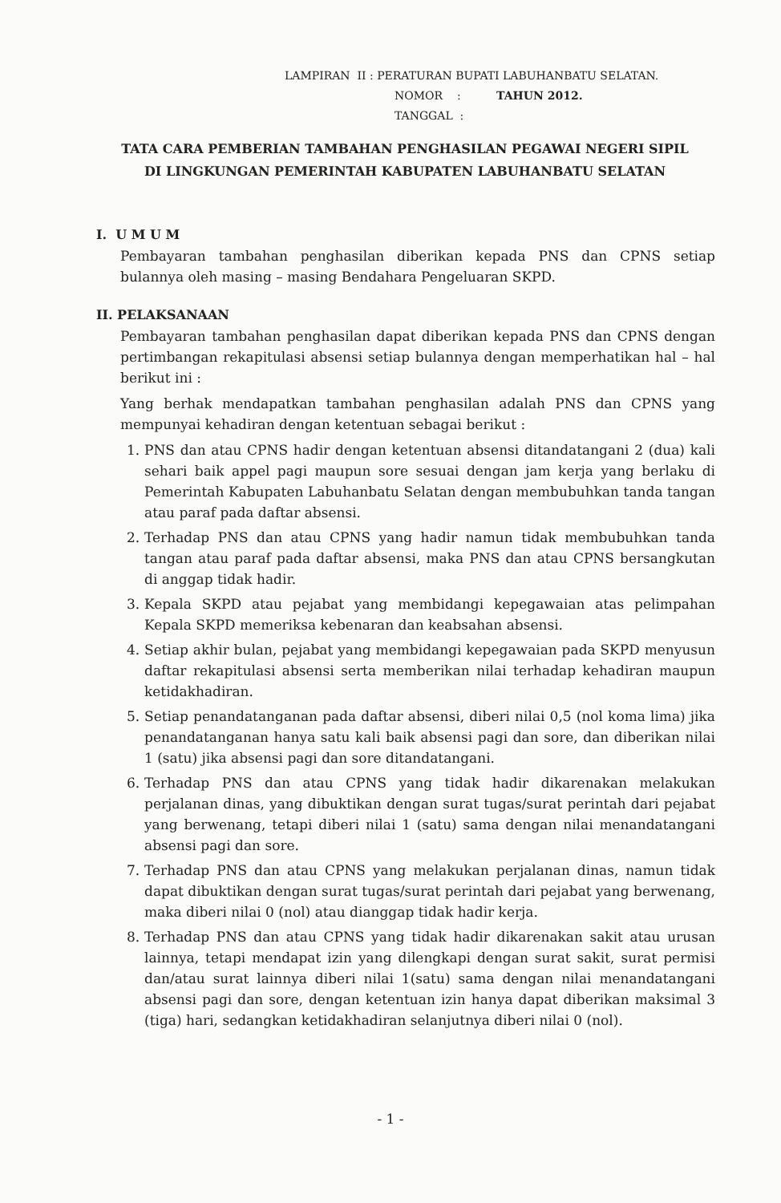LAMPIRAN II : PERATURAN BUPATI LABUHANBATU SELATAN.
NOMOR : TAHUN 2012.
TANGGAL :
TATA CARA PEMBERIAN TAMBAHAN PENGHASILAN PEGAWAI NEGERI SIPIL DI LINGKUNGAN PEMERINTAH KABUPATEN LABUHANBATU SELATAN
I. U M U M
Pembayaran tambahan penghasilan diberikan kepada PNS dan CPNS setiap bulannya oleh masing – masing Bendahara Pengeluaran SKPD.
II. PELAKSANAAN
Pembayaran tambahan penghasilan dapat diberikan kepada PNS dan CPNS dengan pertimbangan rekapitulasi absensi setiap bulannya dengan memperhatikan hal – hal berikut ini :
Yang berhak mendapatkan tambahan penghasilan adalah PNS dan CPNS yang mempunyai kehadiran dengan ketentuan sebagai berikut :
1. PNS dan atau CPNS hadir dengan ketentuan absensi ditandatangani 2 (dua) kali sehari baik appel pagi maupun sore sesuai dengan jam kerja yang berlaku di Pemerintah Kabupaten Labuhanbatu Selatan dengan membubuhkan tanda tangan atau paraf pada daftar absensi.
2. Terhadap PNS dan atau CPNS yang hadir namun tidak membubuhkan tanda tangan atau paraf pada daftar absensi, maka PNS dan atau CPNS bersangkutan di anggap tidak hadir.
3. Kepala SKPD atau pejabat yang membidangi kepegawaian atas pelimpahan Kepala SKPD memeriksa kebenaran dan keabsahan absensi.
4. Setiap akhir bulan, pejabat yang membidangi kepegawaian pada SKPD menyusun daftar rekapitulasi absensi serta memberikan nilai terhadap kehadiran maupun ketidakhadiran.
5. Setiap penandatanganan pada daftar absensi, diberi nilai 0,5 (nol koma lima) jika penandatanganan hanya satu kali baik absensi pagi dan sore, dan diberikan nilai 1 (satu) jika absensi pagi dan sore ditandatangani.
6. Terhadap PNS dan atau CPNS yang tidak hadir dikarenakan melakukan perjalanan dinas, yang dibuktikan dengan surat tugas/surat perintah dari pejabat yang berwenang, tetapi diberi nilai 1 (satu) sama dengan nilai menandatangani absensi pagi dan sore.
7. Terhadap PNS dan atau CPNS yang melakukan perjalanan dinas, namun tidak dapat dibuktikan dengan surat tugas/surat perintah dari pejabat yang berwenang, maka diberi nilai 0 (nol) atau dianggap tidak hadir kerja.
8. Terhadap PNS dan atau CPNS yang tidak hadir dikarenakan sakit atau urusan lainnya, tetapi mendapat izin yang dilengkapi dengan surat sakit, surat permisi dan/atau surat lainnya diberi nilai 1(satu) sama dengan nilai menandatangani absensi pagi dan sore, dengan ketentuan izin hanya dapat diberikan maksimal 3 (tiga) hari, sedangkan ketidakhadiran selanjutnya diberi nilai 0 (nol).
- 1 -